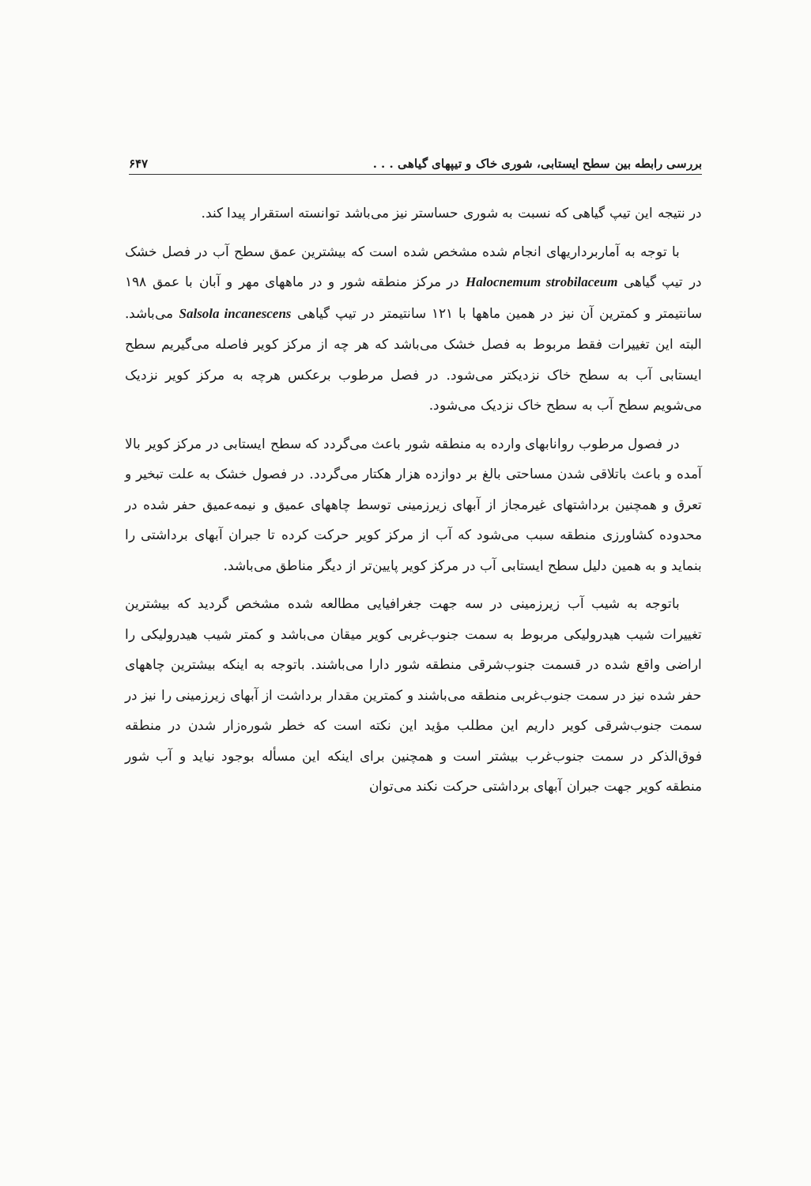بررسی رابطه بین سطح ایستابی، شوری خاک و تیپهای گیاهی . . . ۶۴۷
در نتیجه این تیپ گیاهی که نسبت به شوری حساستر نیز می‌باشد توانسته استقرار پیدا کند.
با توجه به آماربرداریهای انجام شده مشخص شده است که بیشترین عمق سطح آب در فصل خشک در تیپ گیاهی Halocnemum strobilaceum در مرکز منطقه شور و در ماههای مهر و آبان با عمق ۱۹۸ سانتیمتر و کمترین آن نیز در همین ماهها با ۱۲۱ سانتیمتر در تیپ گیاهی Salsola incanescens می‌باشد. البته این تغییرات فقط مربوط به فصل خشک می‌باشد که هر چه از مرکز کویر فاصله می‌گیریم سطح ایستابی آب به سطح خاک نزدیکتر می‌شود. در فصل مرطوب برعکس هرچه به مرکز کویر نزدیک می‌شویم سطح آب به سطح خاک نزدیک می‌شود.
در فصول مرطوب روانابهای وارده به منطقه شور باعث می‌گردد که سطح ایستابی در مرکز کویر بالا آمده و باعث باتلاقی شدن مساحتی بالغ بر دوازده هزار هکتار می‌گردد. در فصول خشک به علت تبخیر و تعرق و همچنین برداشتهای غیرمجاز از آبهای زیرزمینی توسط چاههای عمیق و نیمه‌عمیق حفر شده در محدوده کشاورزی منطقه سبب می‌شود که آب از مرکز کویر حرکت کرده تا جبران آبهای برداشتی را بنماید و به همین دلیل سطح ایستابی آب در مرکز کویر پایین‌تر از دیگر مناطق می‌باشد.
باتوجه به شیب آب زیرزمینی در سه جهت جغرافیایی مطالعه شده مشخص گردید که بیشترین تغییرات شیب هیدرولیکی مربوط به سمت جنوب‌غربی کویر میقان می‌باشد و کمتر شیب هیدرولیکی را اراضی واقع شده در قسمت جنوب‌شرقی منطقه شور دارا می‌باشند. باتوجه به اینکه بیشترین چاههای حفر شده نیز در سمت جنوب‌غربی منطقه می‌باشند و کمترین مقدار برداشت از آبهای زیرزمینی را نیز در سمت جنوب‌شرقی کویر داریم این مطلب مؤید این نکته است که خطر شوره‌زار شدن در منطقه فوق‌الذکر در سمت جنوب‌غرب بیشتر است و همچنین برای اینکه این مسأله بوجود نیاید و آب شور منطقه کویر جهت جبران آبهای برداشتی حرکت نکند می‌توان